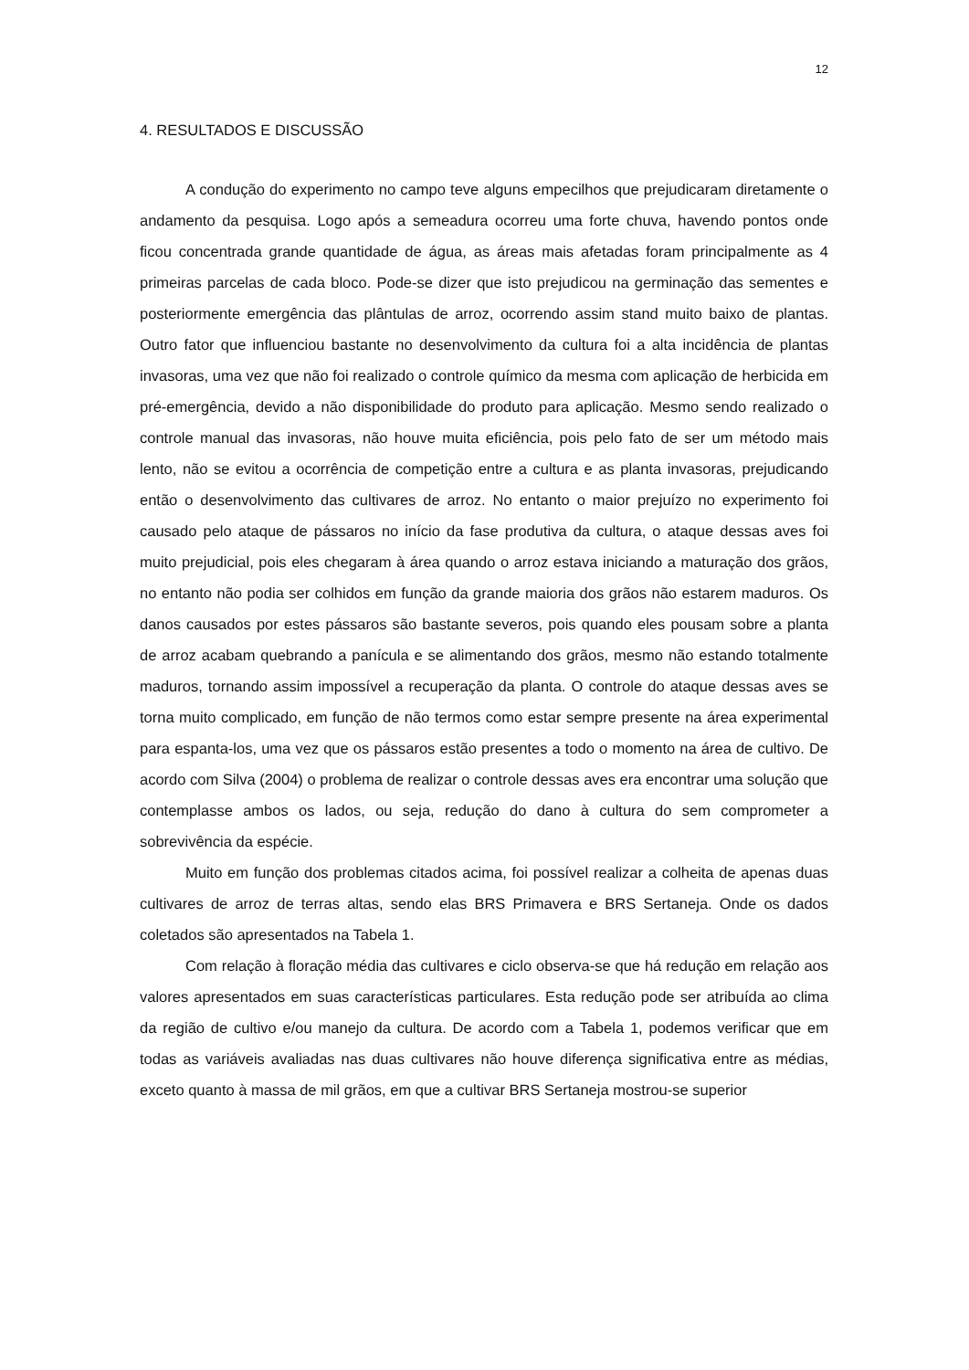12
4. RESULTADOS E DISCUSSÃO
A condução do experimento no campo teve alguns empecilhos que prejudicaram diretamente o andamento da pesquisa. Logo após a semeadura ocorreu uma forte chuva, havendo pontos onde ficou concentrada grande quantidade de água, as áreas mais afetadas foram principalmente as 4 primeiras parcelas de cada bloco. Pode-se dizer que isto prejudicou na germinação das sementes e posteriormente emergência das plântulas de arroz, ocorrendo assim stand muito baixo de plantas. Outro fator que influenciou bastante no desenvolvimento da cultura foi a alta incidência de plantas invasoras, uma vez que não foi realizado o controle químico da mesma com aplicação de herbicida em pré-emergência, devido a não disponibilidade do produto para aplicação. Mesmo sendo realizado o controle manual das invasoras, não houve muita eficiência, pois pelo fato de ser um método mais lento, não se evitou a ocorrência de competição entre a cultura e as planta invasoras, prejudicando então o desenvolvimento das cultivares de arroz. No entanto o maior prejuízo no experimento foi causado pelo ataque de pássaros no início da fase produtiva da cultura, o ataque dessas aves foi muito prejudicial, pois eles chegaram à área quando o arroz estava iniciando a maturação dos grãos, no entanto não podia ser colhidos em função da grande maioria dos grãos não estarem maduros. Os danos causados por estes pássaros são bastante severos, pois quando eles pousam sobre a planta de arroz acabam quebrando a panícula e se alimentando dos grãos, mesmo não estando totalmente maduros, tornando assim impossível a recuperação da planta. O controle do ataque dessas aves se torna muito complicado, em função de não termos como estar sempre presente na área experimental para espanta-los, uma vez que os pássaros estão presentes a todo o momento na área de cultivo. De acordo com Silva (2004) o problema de realizar o controle dessas aves era encontrar uma solução que contemplasse ambos os lados, ou seja, redução do dano à cultura do sem comprometer a sobrevivência da espécie.
Muito em função dos problemas citados acima, foi possível realizar a colheita de apenas duas cultivares de arroz de terras altas, sendo elas BRS Primavera e BRS Sertaneja. Onde os dados coletados são apresentados na Tabela 1.
Com relação à floração média das cultivares e ciclo observa-se que há redução em relação aos valores apresentados em suas características particulares. Esta redução pode ser atribuída ao clima da região de cultivo e/ou manejo da cultura. De acordo com a Tabela 1, podemos verificar que em todas as variáveis avaliadas nas duas cultivares não houve diferença significativa entre as médias, exceto quanto à massa de mil grãos, em que a cultivar BRS Sertaneja mostrou-se superior